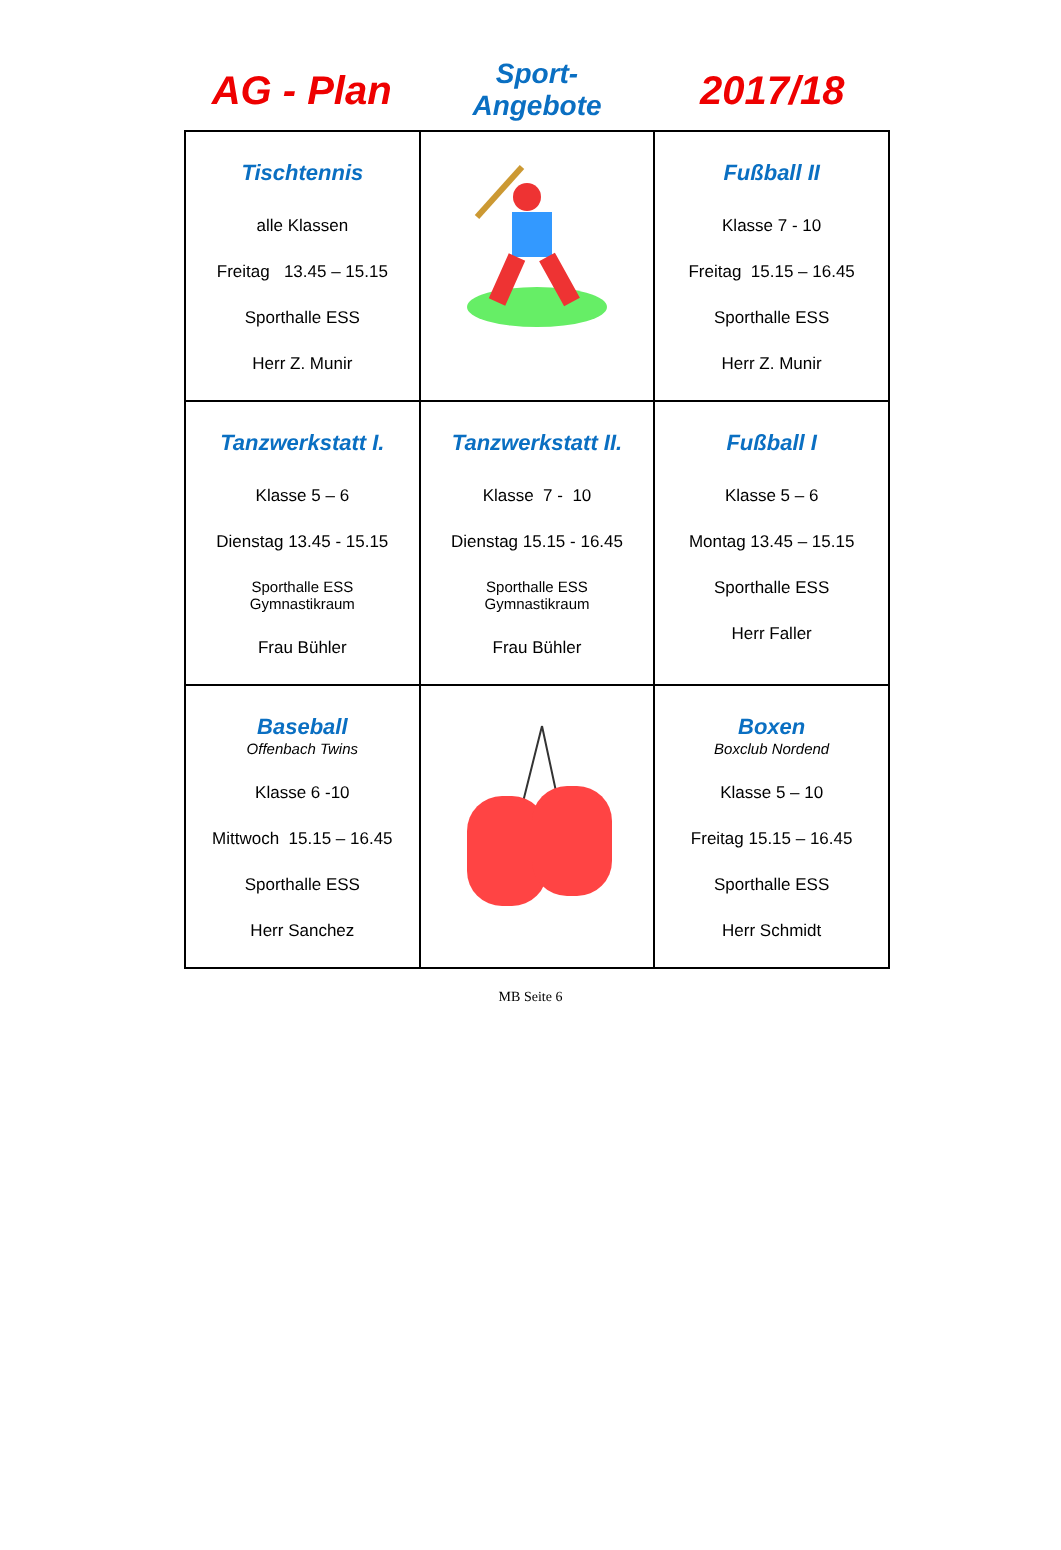AG - Plan
Sport-
Angebote
2017/18
| Tischtennis alle Klassen Freitag 13.45 – 15.15 Sporthalle ESS Herr Z. Munir | | Fußball II Klasse 7 - 10 Freitag 15.15 – 16.45 Sporthalle ESS Herr Z. Munir |
| Tanzwerkstatt I. Klasse 5 – 6 Dienstag 13.45 - 15.15 Sporthalle ESS Gymnastikraum Frau Bühler | Tanzwerkstatt II. Klasse 7 - 10 Dienstag 15.15 - 16.45 Sporthalle ESS Gymnastikraum Frau Bühler | Fußball I Klasse 5 – 6 Montag 13.45 – 15.15 Sporthalle ESS Herr Faller |
| Baseball Offenbach Twins Klasse 6 -10 Mittwoch 15.15 – 16.45 Sporthalle ESS Herr Sanchez | | Boxen Boxclub Nordend Klasse 5 – 10 Freitag 15.15 – 16.45 Sporthalle ESS Herr Schmidt |
MB Seite 6